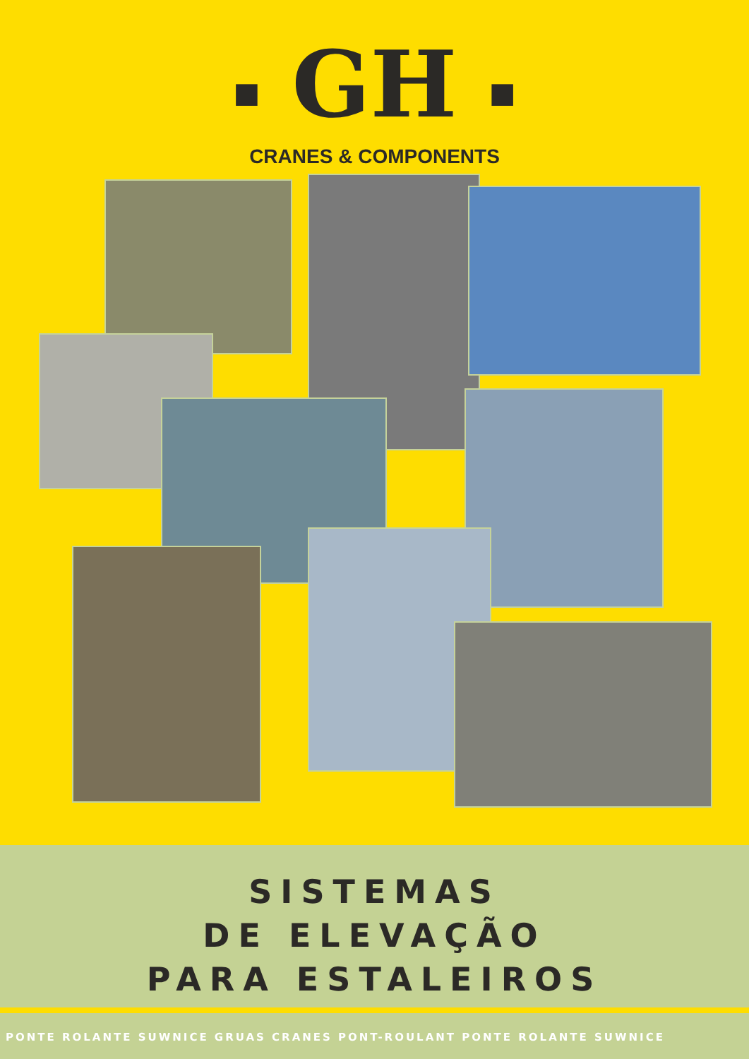■ GH ■
CRANES & COMPONENTS
SISTEMAS
DE ELEVAÇÃO
PARA ESTALEIROS
PONTE ROLANTE SUWNICE GRUAS CRANES PONT-ROULANT PONTE ROLANTE SUWNICE